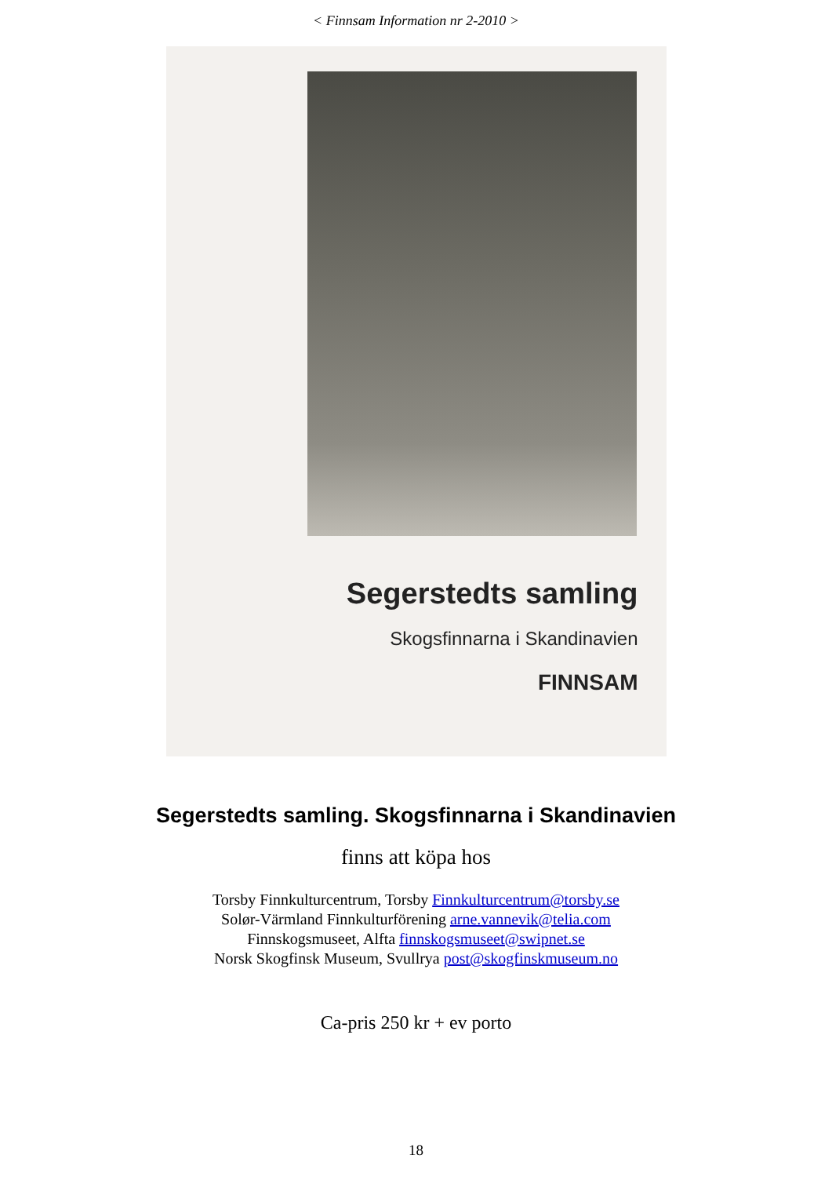< Finnsam Information nr 2-2010 >
Segerstedts samling
Skogsfinnarna i Skandinavien
FINNSAM
Segerstedts samling. Skogsfinnarna i Skandinavien
finns att köpa hos
Torsby Finnkulturcentrum, Torsby Finnkulturcentrum@torsby.se
Solør-Värmland Finnkulturförening arne.vannevik@telia.com
Finnskogsmuseet, Alfta finnskogsmuseet@swipnet.se
Norsk Skogfinsk Museum, Svullrya post@skogfinskmuseum.no
Ca-pris 250 kr + ev porto
18